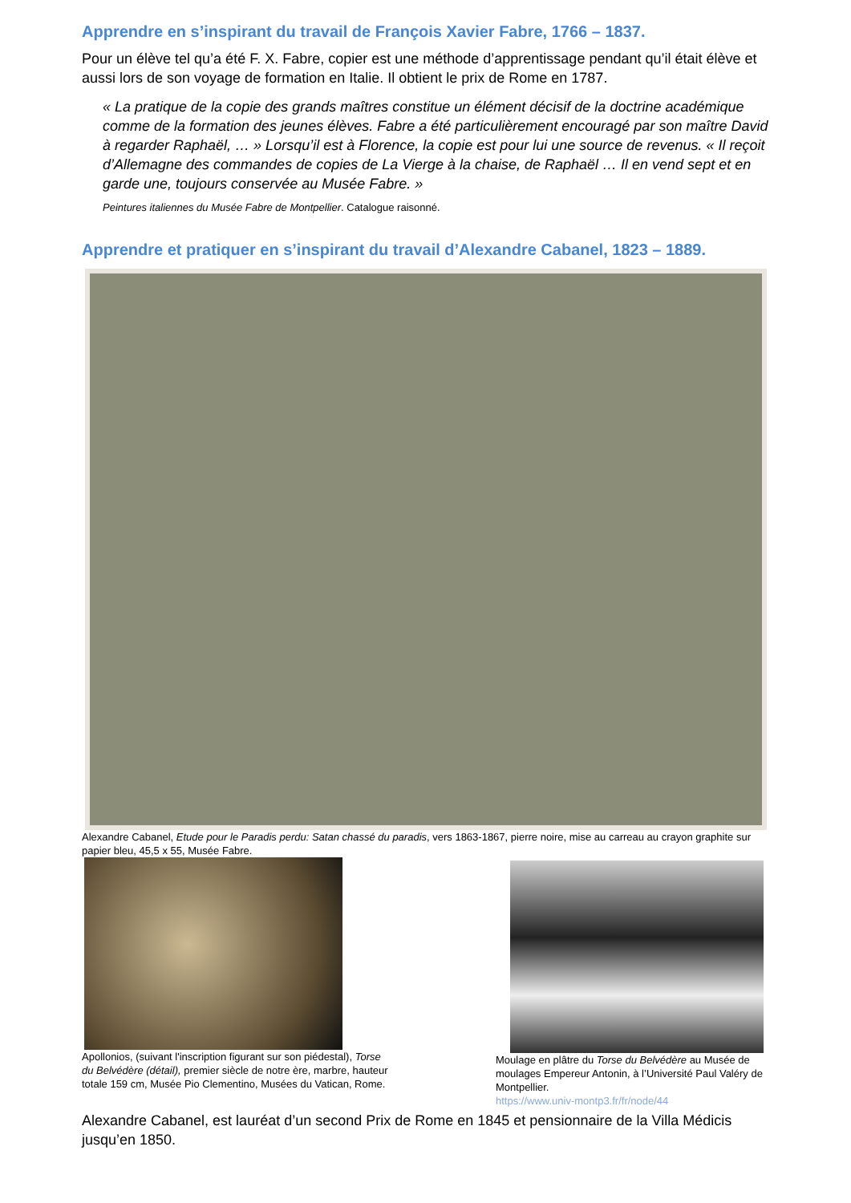Apprendre en s’inspirant du travail de François Xavier Fabre, 1766 – 1837.
Pour un élève tel qu’a été F. X. Fabre, copier est une méthode d’apprentissage pendant qu’il était élève et aussi lors de son voyage de formation en Italie. Il obtient le prix de Rome en 1787.
« La pratique de la copie des grands maîtres constitue un élément décisif de la doctrine académique comme de la formation des jeunes élèves. Fabre a été particulièrement encouragé par son maître David à regarder Raphaël, … » Lorsqu’il est à Florence, la copie est pour lui une source de revenus. « Il reçoit d’Allemagne des commandes de copies de La Vierge à la chaise, de Raphaël … Il en vend sept et en garde une, toujours conservée au Musée Fabre. »
Peintures italiennes du Musée Fabre de Montpellier. Catalogue raisonné.
Apprendre et pratiquer en s’inspirant du travail d’Alexandre Cabanel, 1823 – 1889.
Alexandre Cabanel, Etude pour le Paradis perdu: Satan chassé du paradis, vers 1863-1867, pierre noire, mise au carreau au crayon graphite sur papier bleu, 45,5 x 55, Musée Fabre.
Apollonios, (suivant l'inscription figurant sur son piédestal), Torse du Belvédère (détail), premier siècle de notre ère, marbre, hauteur totale 159 cm, Musée Pio Clementino, Musées du Vatican, Rome.
Moulage en plâtre du Torse du Belvédère au Musée de moulages Empereur Antonin, à l’Université Paul Valéry de Montpellier.
https://www.univ-montp3.fr/fr/node/44
Alexandre Cabanel, est lauréat d’un second Prix de Rome en 1845 et pensionnaire de la Villa Médicis jusqu’en 1850.